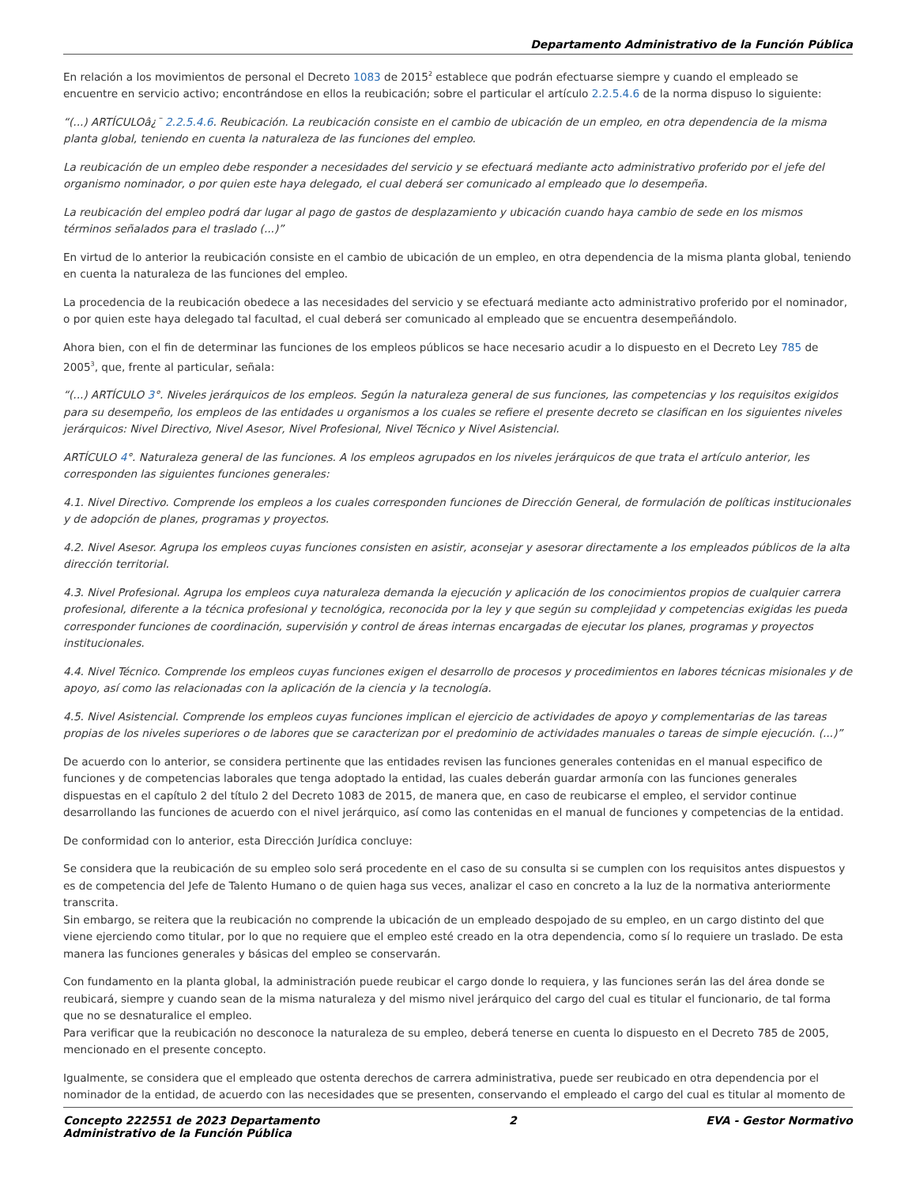Departamento Administrativo de la Función Pública
En relación a los movimientos de personal el Decreto 1083 de 2015<sup>2</sup> establece que podrán efectuarse siempre y cuando el empleado se encuentre en servicio activo; encontrándose en ellos la reubicación; sobre el particular el artículo 2.2.5.4.6 de la norma dispuso lo siguiente:
“(...) ARTÍCULOâ¿¯ 2.2.5.4.6. Reubicación. La reubicación consiste en el cambio de ubicación de un empleo, en otra dependencia de la misma planta global, teniendo en cuenta la naturaleza de las funciones del empleo.
La reubicación de un empleo debe responder a necesidades del servicio y se efectuará mediante acto administrativo proferido por el jefe del organismo nominador, o por quien este haya delegado, el cual deberá ser comunicado al empleado que lo desempeña.
La reubicación del empleo podrá dar lugar al pago de gastos de desplazamiento y ubicación cuando haya cambio de sede en los mismos términos señalados para el traslado (...)”
En virtud de lo anterior la reubicación consiste en el cambio de ubicación de un empleo, en otra dependencia de la misma planta global, teniendo en cuenta la naturaleza de las funciones del empleo.
La procedencia de la reubicación obedece a las necesidades del servicio y se efectuará mediante acto administrativo proferido por el nominador, o por quien este haya delegado tal facultad, el cual deberá ser comunicado al empleado que se encuentra desempeñándolo.
Ahora bien, con el fin de determinar las funciones de los empleos públicos se hace necesario acudir a lo dispuesto en el Decreto Ley 785 de 2005<sup>3</sup>, que, frente al particular, señala:
“(...) ARTÍCULO 3°. Niveles jerárquicos de los empleos. Según la naturaleza general de sus funciones, las competencias y los requisitos exigidos para su desempeño, los empleos de las entidades u organismos a los cuales se refiere el presente decreto se clasifican en los siguientes niveles jerárquicos: Nivel Directivo, Nivel Asesor, Nivel Profesional, Nivel Técnico y Nivel Asistencial.
ARTÍCULO 4°. Naturaleza general de las funciones. A los empleos agrupados en los niveles jerárquicos de que trata el artículo anterior, les corresponden las siguientes funciones generales:
4.1. Nivel Directivo. Comprende los empleos a los cuales corresponden funciones de Dirección General, de formulación de políticas institucionales y de adopción de planes, programas y proyectos.
4.2. Nivel Asesor. Agrupa los empleos cuyas funciones consisten en asistir, aconsejar y asesorar directamente a los empleados públicos de la alta dirección territorial.
4.3. Nivel Profesional. Agrupa los empleos cuya naturaleza demanda la ejecución y aplicación de los conocimientos propios de cualquier carrera profesional, diferente a la técnica profesional y tecnológica, reconocida por la ley y que según su complejidad y competencias exigidas les pueda corresponder funciones de coordinación, supervisión y control de áreas internas encargadas de ejecutar los planes, programas y proyectos institucionales.
4.4. Nivel Técnico. Comprende los empleos cuyas funciones exigen el desarrollo de procesos y procedimientos en labores técnicas misionales y de apoyo, así como las relacionadas con la aplicación de la ciencia y la tecnología.
4.5. Nivel Asistencial. Comprende los empleos cuyas funciones implican el ejercicio de actividades de apoyo y complementarias de las tareas propias de los niveles superiores o de labores que se caracterizan por el predominio de actividades manuales o tareas de simple ejecución. (...)”
De acuerdo con lo anterior, se considera pertinente que las entidades revisen las funciones generales contenidas en el manual especifico de funciones y de competencias laborales que tenga adoptado la entidad, las cuales deberán guardar armonía con las funciones generales dispuestas en el capítulo 2 del título 2 del Decreto 1083 de 2015, de manera que, en caso de reubicarse el empleo, el servidor continue desarrollando las funciones de acuerdo con el nivel jerárquico, así como las contenidas en el manual de funciones y competencias de la entidad.
De conformidad con lo anterior, esta Dirección Jurídica concluye:
Se considera que la reubicación de su empleo solo será procedente en el caso de su consulta si se cumplen con los requisitos antes dispuestos y es de competencia del Jefe de Talento Humano o de quien haga sus veces, analizar el caso en concreto a la luz de la normativa anteriormente transcrita.
Sin embargo, se reitera que la reubicación no comprende la ubicación de un empleado despojado de su empleo, en un cargo distinto del que viene ejerciendo como titular, por lo que no requiere que el empleo esté creado en la otra dependencia, como sí lo requiere un traslado. De esta manera las funciones generales y básicas del empleo se conservarán.
Con fundamento en la planta global, la administración puede reubicar el cargo donde lo requiera, y las funciones serán las del área donde se reubicará, siempre y cuando sean de la misma naturaleza y del mismo nivel jerárquico del cargo del cual es titular el funcionario, de tal forma que no se desnaturalice el empleo.
Para verificar que la reubicación no desconoce la naturaleza de su empleo, deberá tenerse en cuenta lo dispuesto en el Decreto 785 de 2005, mencionado en el presente concepto.
Igualmente, se considera que el empleado que ostenta derechos de carrera administrativa, puede ser reubicado en otra dependencia por el nominador de la entidad, de acuerdo con las necesidades que se presenten, conservando el empleado el cargo del cual es titular al momento de
Concepto 222551 de 2023 Departamento
Administrativo de la Función Pública
2 EVA - Gestor Normativo